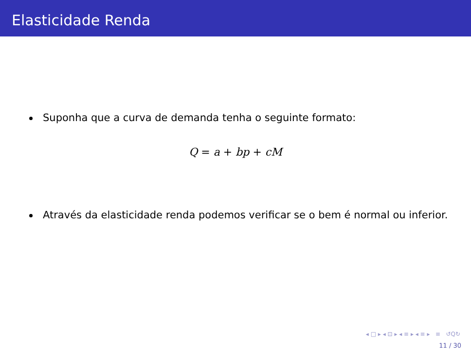Elasticidade Renda
Suponha que a curva de demanda tenha o seguinte formato:
Q = a + bp + cM
Através da elasticidade renda podemos verificar se o bem é normal ou inferior.
◂ □ ▸ ◂ ⊡ ▸ ◂ ≡ ▸ ◂ ≡ ▸ ≡ ↺Q↻
11 / 30